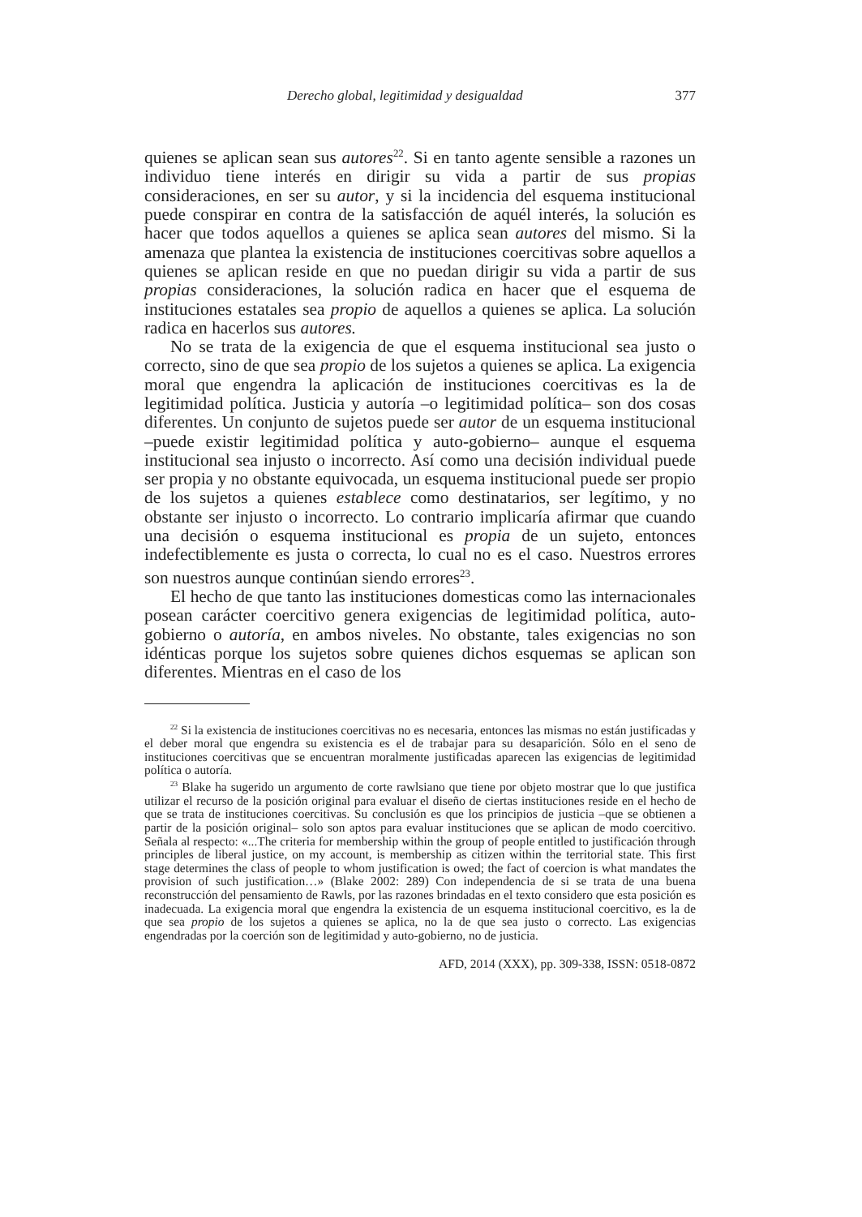Derecho global, legitimidad y desigualdad 377
quienes se aplican sean sus autores<sup>22</sup>. Si en tanto agente sensible a razones un individuo tiene interés en dirigir su vida a partir de sus propias consideraciones, en ser su autor, y si la incidencia del esquema institucional puede conspirar en contra de la satisfacción de aquél interés, la solución es hacer que todos aquellos a quienes se aplica sean autores del mismo. Si la amenaza que plantea la existencia de instituciones coercitivas sobre aquellos a quienes se aplican reside en que no puedan dirigir su vida a partir de sus propias consideraciones, la solución radica en hacer que el esquema de instituciones estatales sea propio de aquellos a quienes se aplica. La solución radica en hacerlos sus autores.
No se trata de la exigencia de que el esquema institucional sea justo o correcto, sino de que sea propio de los sujetos a quienes se aplica. La exigencia moral que engendra la aplicación de instituciones coercitivas es la de legitimidad política. Justicia y autoría –o legitimidad política– son dos cosas diferentes. Un conjunto de sujetos puede ser autor de un esquema institucional –puede existir legitimidad política y auto-gobierno– aunque el esquema institucional sea injusto o incorrecto. Así como una decisión individual puede ser propia y no obstante equivocada, un esquema institucional puede ser propio de los sujetos a quienes establece como destinatarios, ser legítimo, y no obstante ser injusto o incorrecto. Lo contrario implicaría afirmar que cuando una decisión o esquema institucional es propia de un sujeto, entonces indefectiblemente es justa o correcta, lo cual no es el caso. Nuestros errores son nuestros aunque continúan siendo errores<sup>23</sup>.
El hecho de que tanto las instituciones domesticas como las internacionales posean carácter coercitivo genera exigencias de legitimidad política, auto-gobierno o autoría, en ambos niveles. No obstante, tales exigencias no son idénticas porque los sujetos sobre quienes dichos esquemas se aplican son diferentes. Mientras en el caso de los
<sup>22</sup> Si la existencia de instituciones coercitivas no es necesaria, entonces las mismas no están justificadas y el deber moral que engendra su existencia es el de trabajar para su desaparición. Sólo en el seno de instituciones coercitivas que se encuentran moralmente justificadas aparecen las exigencias de legitimidad política o autoría.
<sup>23</sup> Blake ha sugerido un argumento de corte rawlsiano que tiene por objeto mostrar que lo que justifica utilizar el recurso de la posición original para evaluar el diseño de ciertas instituciones reside en el hecho de que se trata de instituciones coercitivas. Su conclusión es que los principios de justicia –que se obtienen a partir de la posición original– solo son aptos para evaluar instituciones que se aplican de modo coercitivo. Señala al respecto: «...The criteria for membership within the group of people entitled to justificación through principles de liberal justice, on my account, is membership as citizen within the territorial state. This first stage determines the class of people to whom justification is owed; the fact of coercion is what mandates the provision of such justification…» (Blake 2002: 289) Con independencia de si se trata de una buena reconstrucción del pensamiento de Rawls, por las razones brindadas en el texto considero que esta posición es inadecuada. La exigencia moral que engendra la existencia de un esquema institucional coercitivo, es la de que sea propio de los sujetos a quienes se aplica, no la de que sea justo o correcto. Las exigencias engendradas por la coerción son de legitimidad y auto-gobierno, no de justicia.
AFD, 2014 (XXX), pp. 309-338, ISSN: 0518-0872